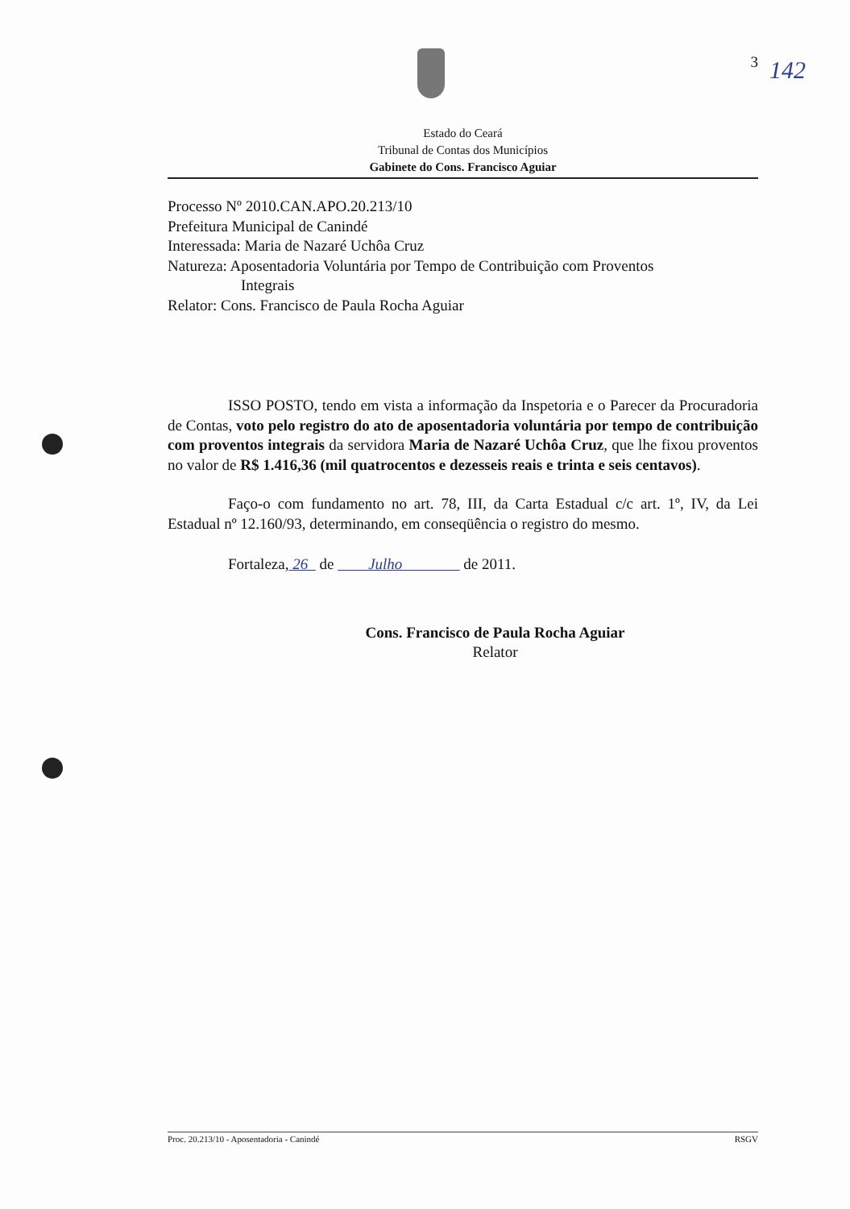3
Estado do Ceará
Tribunal de Contas dos Municípios
Gabinete do Cons. Francisco Aguiar
Processo Nº 2010.CAN.APO.20.213/10
Prefeitura Municipal de Canindé
Interessada: Maria de Nazaré Uchôa Cruz
Natureza: Aposentadoria Voluntária por Tempo de Contribuição com Proventos
Integrais
Relator: Cons. Francisco de Paula Rocha Aguiar
ISSO POSTO, tendo em vista a informação da Inspetoria e o Parecer da Procuradoria de Contas, voto pelo registro do ato de aposentadoria voluntária por tempo de contribuição com proventos integrais da servidora Maria de Nazaré Uchôa Cruz, que lhe fixou proventos no valor de R$ 1.416,36 (mil quatrocentos e dezesseis reais e trinta e seis centavos).
Faço-o com fundamento no art. 78, III, da Carta Estadual c/c art. 1º, IV, da Lei Estadual nº 12.160/93, determinando, em conseqüência o registro do mesmo.
Fortaleza, 26 de Julho de 2011.
Cons. Francisco de Paula Rocha Aguiar
Relator
142
Proc. 20.213/10 - Aposentadoria - Canindé RSGV